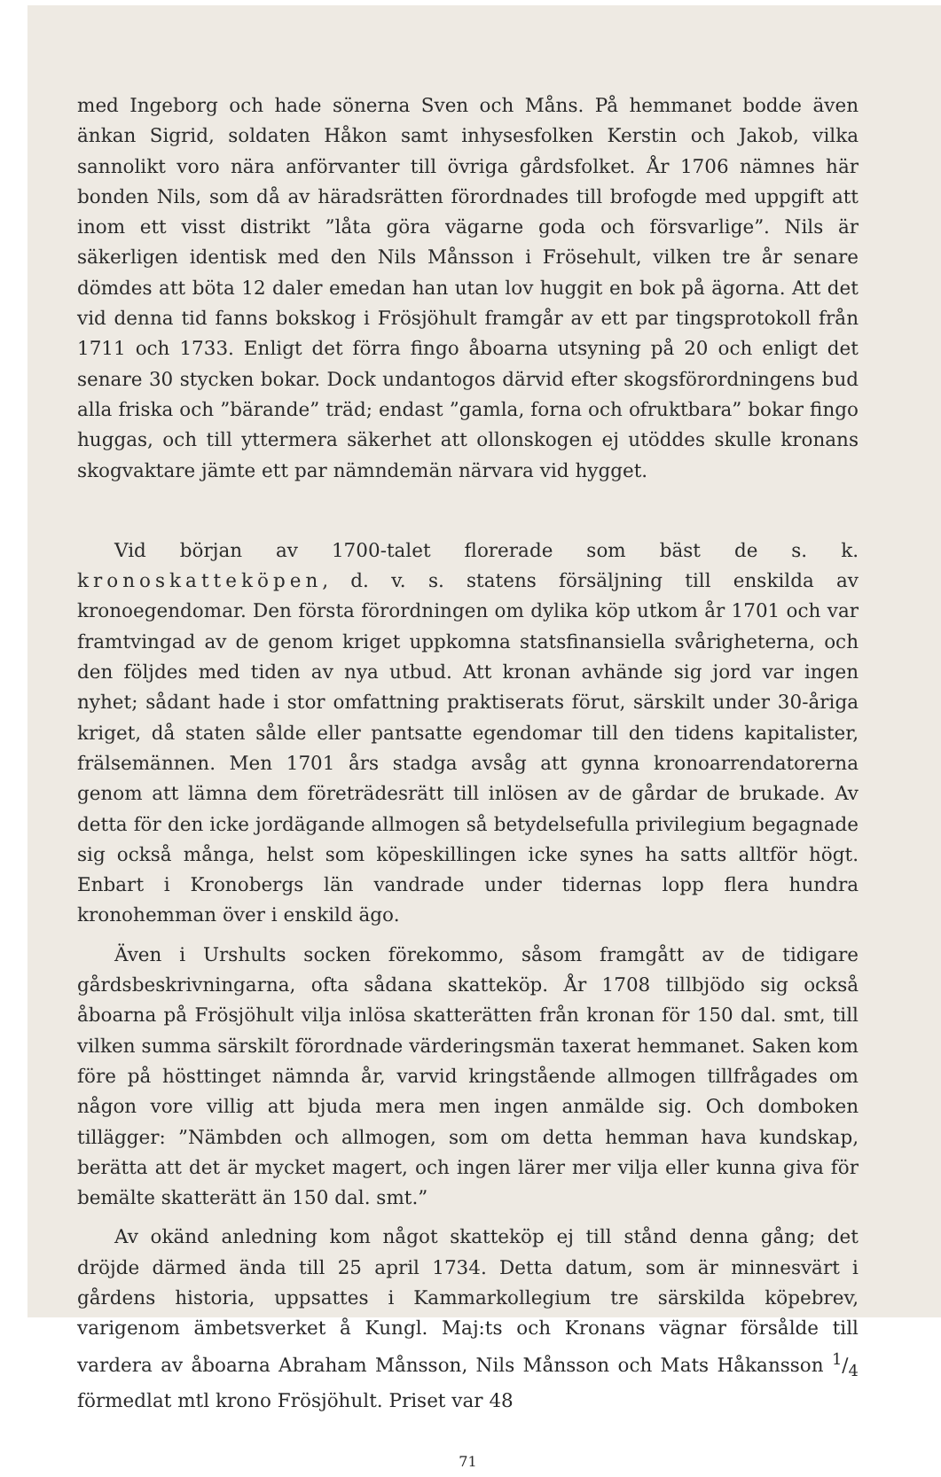med Ingeborg och hade sönerna Sven och Måns. På hemmanet bodde även änkan Sigrid, soldaten Håkon samt inhysesfolken Kerstin och Jakob, vilka sannolikt voro nära anförvanter till övriga gårdsfolket. År 1706 nämnes här bonden Nils, som då av häradsrätten förordnades till brofogde med uppgift att inom ett visst distrikt ”låta göra vägarne goda och försvarlige”. Nils är säkerligen identisk med den Nils Månsson i Frösehult, vilken tre år senare dömdes att böta 12 daler emedan han utan lov huggit en bok på ägorna. Att det vid denna tid fanns bokskog i Frösjöhult framgår av ett par tingsprotokoll från 1711 och 1733. Enligt det förra fingo åboarna utsyning på 20 och enligt det senare 30 stycken bokar. Dock undantogos därvid efter skogsförordningens bud alla friska och ”bärande” träd; endast ”gamla, forna och ofruktbara” bokar fingo huggas, och till yttermera säkerhet att ollonskogen ej utöddes skulle kronans skogvaktare jämte ett par nämndemän närvara vid hygget.
Vid början av 1700-talet florerade som bäst de s. k. kronoskatteköpen, d. v. s. statens försäljning till enskilda av kronoegendomar. Den första förordningen om dylika köp utkom år 1701 och var framtvingad av de genom kriget uppkomna statsfinansiella svårigheterna, och den följdes med tiden av nya utbud. Att kronan avhände sig jord var ingen nyhet; sådant hade i stor omfattning praktiserats förut, särskilt under 30-åriga kriget, då staten sålde eller pantsatte egendomar till den tidens kapitalister, frälsemännen. Men 1701 års stadga avsåg att gynna kronoarrendatorerna genom att lämna dem företrädesrätt till inlösen av de gårdar de brukade. Av detta för den icke jordägande allmogen så betydelsefulla privilegium begagnade sig också många, helst som köpeskillingen icke synes ha satts alltför högt. Enbart i Kronobergs län vandrade under tidernas lopp flera hundra kronohemman över i enskild ägo.
Även i Urshults socken förekommo, såsom framgått av de tidigare gårdsbeskrivningarna, ofta sådana skatteköp. År 1708 tillbjödo sig också åboarna på Frösjöhult vilja inlösa skatterätten från kronan för 150 dal. smt, till vilken summa särskilt förordnade värderingsmän taxerat hemmanet. Saken kom före på hösttinget nämnda år, varvid kringstående allmogen tillfrågades om någon vore villig att bjuda mera men ingen anmälde sig. Och domboken tillägger: ”Nämbden och allmogen, som om detta hemman hava kundskap, berätta att det är mycket magert, och ingen lärer mer vilja eller kunna giva för bemälte skatterätt än 150 dal. smt.”
Av okänd anledning kom något skatteköp ej till stånd denna gång; det dröjde därmed ända till 25 april 1734. Detta datum, som är minnesvärt i gårdens historia, uppsattes i Kammarkollegium tre särskilda köpebrev, varigenom ämbetsverket å Kungl. Maj:ts och Kronans vägnar försålde till vardera av åboarna Abraham Månsson, Nils Månsson och Mats Håkansson 1/4 förmedlat mtl krono Frösjöhult. Priset var 48
71